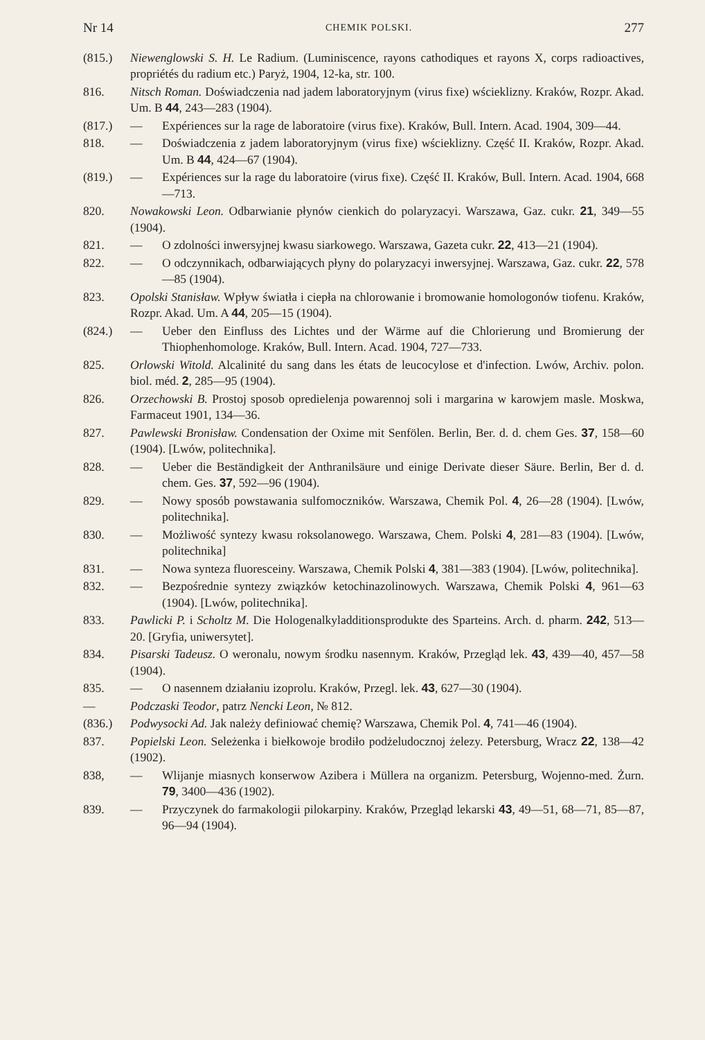Nr 14 CHEMIK POLSKI. 277
(815.) Niewenglowski S. H. Le Radium. (Luminiscence, rayons cathodiques et rayons X, corps radioactives, propriétés du radium etc.) Paryż, 1904, 12-ka, str. 100.
816. Nitsch Roman. Doświadczenia nad jadem laboratoryjnym (virus fixe) wścieklizny. Kraków, Rozpr. Akad. Um. B 44, 243—283 (1904).
(817.) — Expériences sur la rage de laboratoire (virus fixe). Kraków, Bull. Intern. Acad. 1904, 309—44.
818. — Doświadczenia z jadem laboratoryjnym (virus fixe) wścieklizny. Część II. Kraków, Rozpr. Akad. Um. B 44, 424—67 (1904).
(819.) — Expériences sur la rage du laboratoire (virus fixe). Część II. Kraków, Bull. Intern. Acad. 1904, 668—713.
820. Nowakowski Leon. Odbarwianie płynów cienkich do polaryzacyi. Warszawa, Gaz. cukr. 21, 349—55 (1904).
821. — O zdolności inwersyjnej kwasu siarkowego. Warszawa, Gazeta cukr. 22, 413—21 (1904).
822. — O odczynnikach, odbarwiających płyny do polaryzacyi inwersyjnej. Warszawa, Gaz. cukr. 22, 578—85 (1904).
823. Opolski Stanisław. Wpływ światła i ciepła na chlorowanie i bromowanie homologonów tiofenu. Kraków, Rozpr. Akad. Um. A 44, 205—15 (1904).
(824.) — Ueber den Einfluss des Lichtes und der Wärme auf die Chlorierung und Bromierung der Thiophenhomologe. Kraków, Bull. Intern. Acad. 1904, 727—733.
825. Orlowski Witold. Alcalinité du sang dans les états de leucocylose et d'infection. Lwów, Archiv. polon. biol. méd. 2, 285—95 (1904).
826. Orzechowski B. Prostoj sposob opredielenja powarennoj soli i margarina w karowjem masle. Moskwa, Farmaceut 1901, 134—36.
827. Pawlewski Bronisław. Condensation der Oxime mit Senfölen. Berlin, Ber. d. d. chem Ges. 37, 158—60 (1904). [Lwów, politechnika].
828. — Ueber die Beständigkeit der Anthranilsäure und einige Derivate dieser Säure. Berlin, Ber d. d. chem. Ges. 37, 592—96 (1904).
829. — Nowy sposób powstawania sulfomoczników. Warszawa, Chemik Pol. 4, 26—28 (1904). [Lwów, politechnika].
830. — Możliwość syntezy kwasu roksolanowego. Warszawa, Chem. Polski 4, 281—83 (1904). [Lwów, politechnika]
831. — Nowa synteza fluoresceiny. Warszawa, Chemik Polski 4, 381—383 (1904). [Lwów, politechnika].
832. — Bezpośrednie syntezy związków ketochinazolinowych. Warszawa, Chemik Polski 4, 961—63 (1904). [Lwów, politechnika].
833. Pawlicki P. i Scholtz M. Die Hologenalkyladditionsprodukte des Sparteins. Arch. d. pharm. 242, 513—20. [Gryfia, uniwersytet].
834. Pisarski Tadeusz. O weronalu, nowym środku nasennym. Kraków, Przegląd lek. 43, 439—40, 457—58 (1904).
835. — O nasennem działaniu izoprolu. Kraków, Przegl. lek. 43, 627—30 (1904).
— Podczaski Teodor, patrz Nencki Leon, № 812.
(836.) Podwysocki Ad. Jak należy definiować chemię? Warszawa, Chemik Pol. 4, 741—46 (1904).
837. Popielski Leon. Seleżenka i biełkowoje brodiło podżeludocznoj żelezy. Petersburg, Wracz 22, 138—42 (1902).
838, — Wlijanje miasnych konserwow Azibera i Müllera na organizm. Petersburg, Wojenno-med. Żurn. 79, 3400—436 (1902).
839. — Przyczynek do farmakologii pilokarpiny. Kraków, Przegląd lekarski 43, 49—51, 68—71, 85—87, 96—94 (1904).